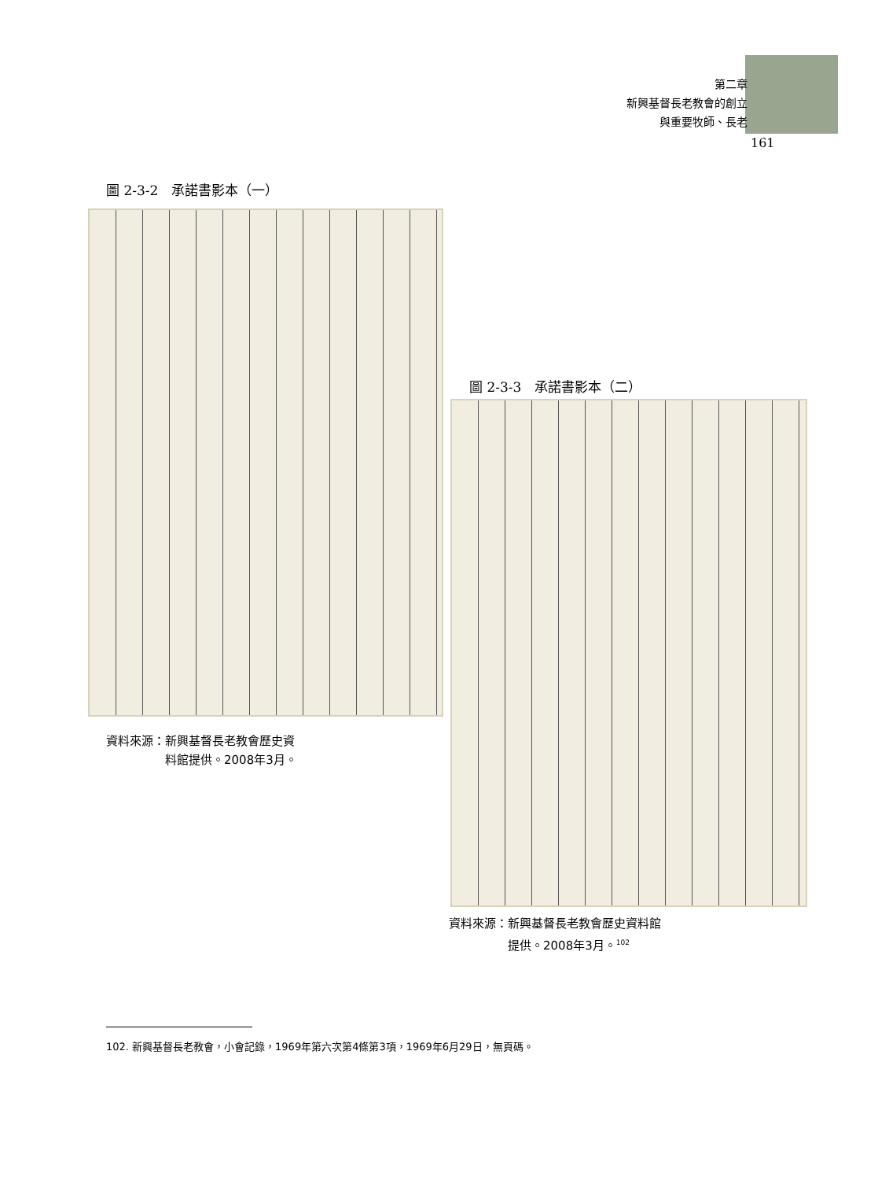第二章
新興基督長老教會的創立
與重要牧師、長老
161
圖 2-3-2　承諾書影本（一）
資料來源：新興基督長老教會歷史資
　　　　　料館提供。2008年3月。
圖 2-3-3　承諾書影本（二）
資料來源：新興基督長老教會歷史資料館
　　　　　提供。2008年3月。<sup>102</sup>
102. 新興基督長老教會，小會記錄，1969年第六次第4條第3項，1969年6月29日，無頁碼。